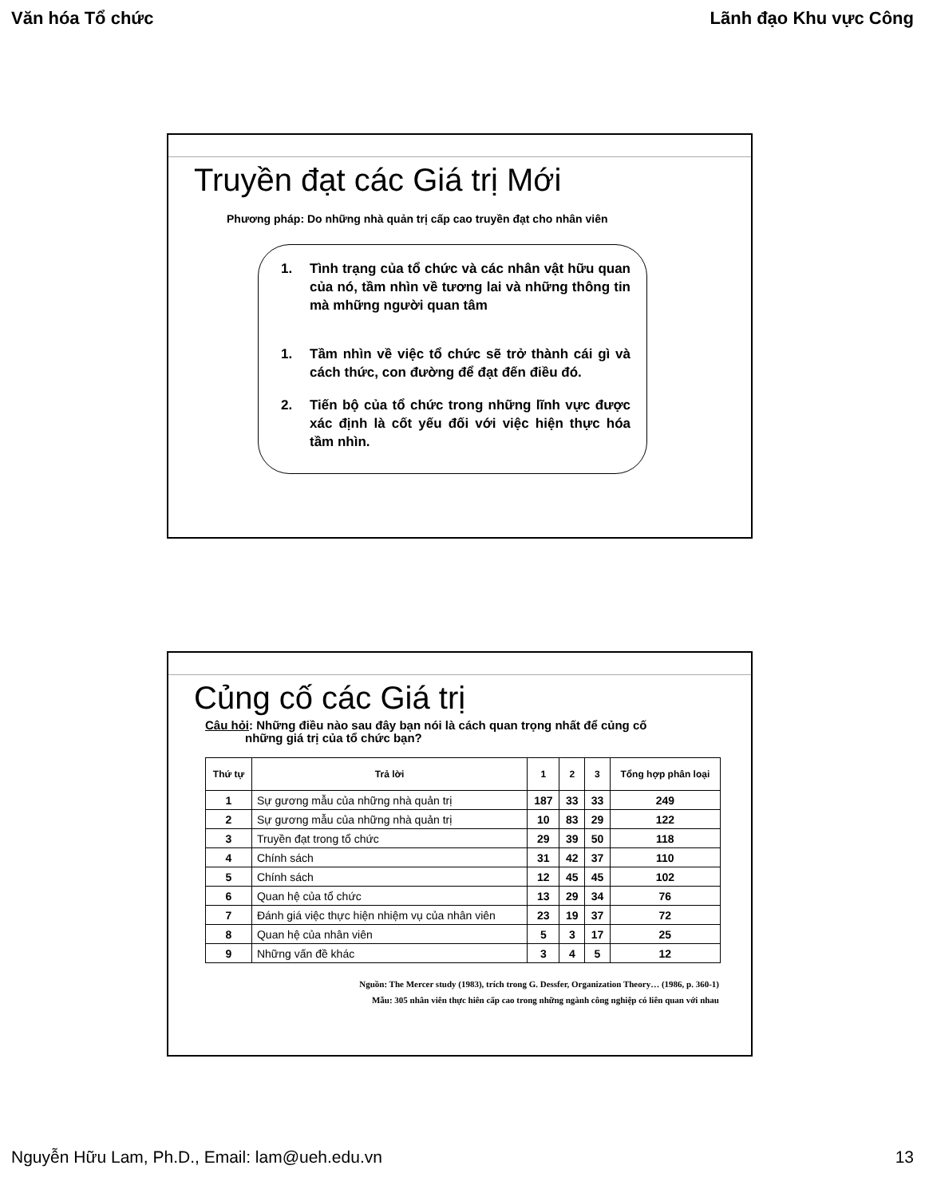Văn hóa Tổ chức Lãnh đạo Khu vực Công
Truyền đạt các Giá trị Mới
Phương pháp: Do những nhà quản trị cấp cao truyền đạt cho nhân viên
1. Tình trạng của tổ chức và các nhân vật hữu quan của nó, tầm nhìn về tương lai và những thông tin mà mhững người quan tâm
1. Tầm nhìn về việc tổ chức sẽ trở thành cái gì và cách thức, con đường để đạt đến điều đó.
2. Tiến bộ của tổ chức trong những lĩnh vực được xác định là cốt yếu đối với việc hiện thực hóa tầm nhìn.
Củng cố các Giá trị
Câu hỏi: Những điều nào sau đây bạn nói là cách quan trọng nhất để củng cố
những giá trị của tổ chức bạn?
| Thứ tự | Trả lời | 1 | 2 | 3 | Tổng hợp phân loại |
| --- | --- | --- | --- | --- | --- |
| 1 | Sự gương mẫu của những nhà quản trị | 187 | 33 | 33 | 249 |
| 2 | Sự gương mẫu của những nhà quản trị | 10 | 83 | 29 | 122 |
| 3 | Truyền đạt trong tổ chức | 29 | 39 | 50 | 118 |
| 4 | Chính sách | 31 | 42 | 37 | 110 |
| 5 | Chính sách | 12 | 45 | 45 | 102 |
| 6 | Quan hệ của tổ chức | 13 | 29 | 34 | 76 |
| 7 | Đánh giá việc thực hiện nhiệm vụ của nhân viên | 23 | 19 | 37 | 72 |
| 8 | Quan hệ của nhân viên | 5 | 3 | 17 | 25 |
| 9 | Những vấn đề khác | 3 | 4 | 5 | 12 |
Nguồn: The Mercer study (1983), trích trong G. Dessfer, Organization Theory… (1986, p. 360-1)
Mẫu: 305 nhân viên thực hiên cấp cao trong những ngành công nghiệp có liên quan với nhau
Nguyễn Hữu Lam, Ph.D., Email: lam@ueh.edu.vn 13